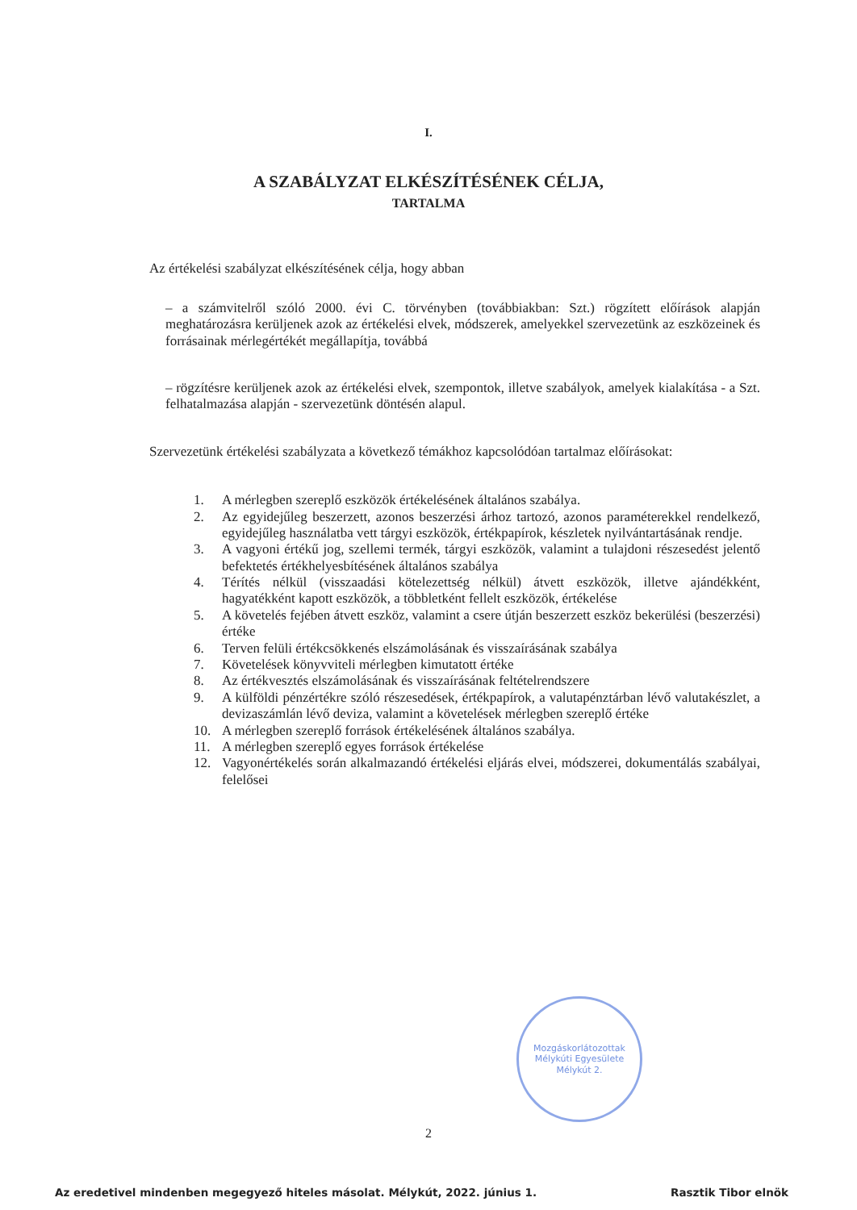I.
A SZABÁLYZAT ELKÉSZÍTÉSÉNEK CÉLJA,
TARTALMA
Az értékelési szabályzat elkészítésének célja, hogy abban
– a számvitelről szóló 2000. évi C. törvényben (továbbiakban: Szt.) rögzített előírások alapján meghatározásra kerüljenek azok az értékelési elvek, módszerek, amelyekkel szervezetünk az eszközeinek és forrásainak mérlegértékét megállapítja, továbbá
– rögzítésre kerüljenek azok az értékelési elvek, szempontok, illetve szabályok, amelyek kialakítása - a Szt. felhatalmazása alapján - szervezetünk döntésén alapul.
Szervezetünk értékelési szabályzata a következő témákhoz kapcsolódóan tartalmaz előírásokat:
1. A mérlegben szereplő eszközök értékelésének általános szabálya.
2. Az egyidejűleg beszerzett, azonos beszerzési árhoz tartozó, azonos paraméterekkel rendelkező, egyidejűleg használatba vett tárgyi eszközök, értékpapírok, készletek nyilvántartásának rendje.
3. A vagyoni értékű jog, szellemi termék, tárgyi eszközök, valamint a tulajdoni részesedést jelentő befektetés értékhelyesbítésének általános szabálya
4. Térítés nélkül (visszaadási kötelezettség nélkül) átvett eszközök, illetve ajándékként, hagyatékként kapott eszközök, a többletként fellelt eszközök, értékelése
5. A követelés fejében átvett eszköz, valamint a csere útján beszerzett eszköz bekerülési (beszerzési) értéke
6. Terven felüli értékcsökkenés elszámolásának és visszaírásának szabálya
7. Követelések könyvviteli mérlegben kimutatott értéke
8. Az értékvesztés elszámolásának és visszaírásának feltételrendszere
9. A külföldi pénzértékre szóló részesedések, értékpapírok, a valutapénztárban lévő valutakészlet, a devizaszámlán lévő deviza, valamint a követelések mérlegben szereplő értéke
10. A mérlegben szereplő források értékelésének általános szabálya.
11. A mérlegben szereplő egyes források értékelése
12. Vagyonértékelés során alkalmazandó értékelési eljárás elvei, módszerei, dokumentálás szabályai, felelősei
Mozgáskorlátozottak Mélykúti Egyesülete
Mélykút 2.
2
Az eredetivel mindenben megegyező hiteles másolat. Mélykút, 2022. június 1. Rasztik Tibor elnök